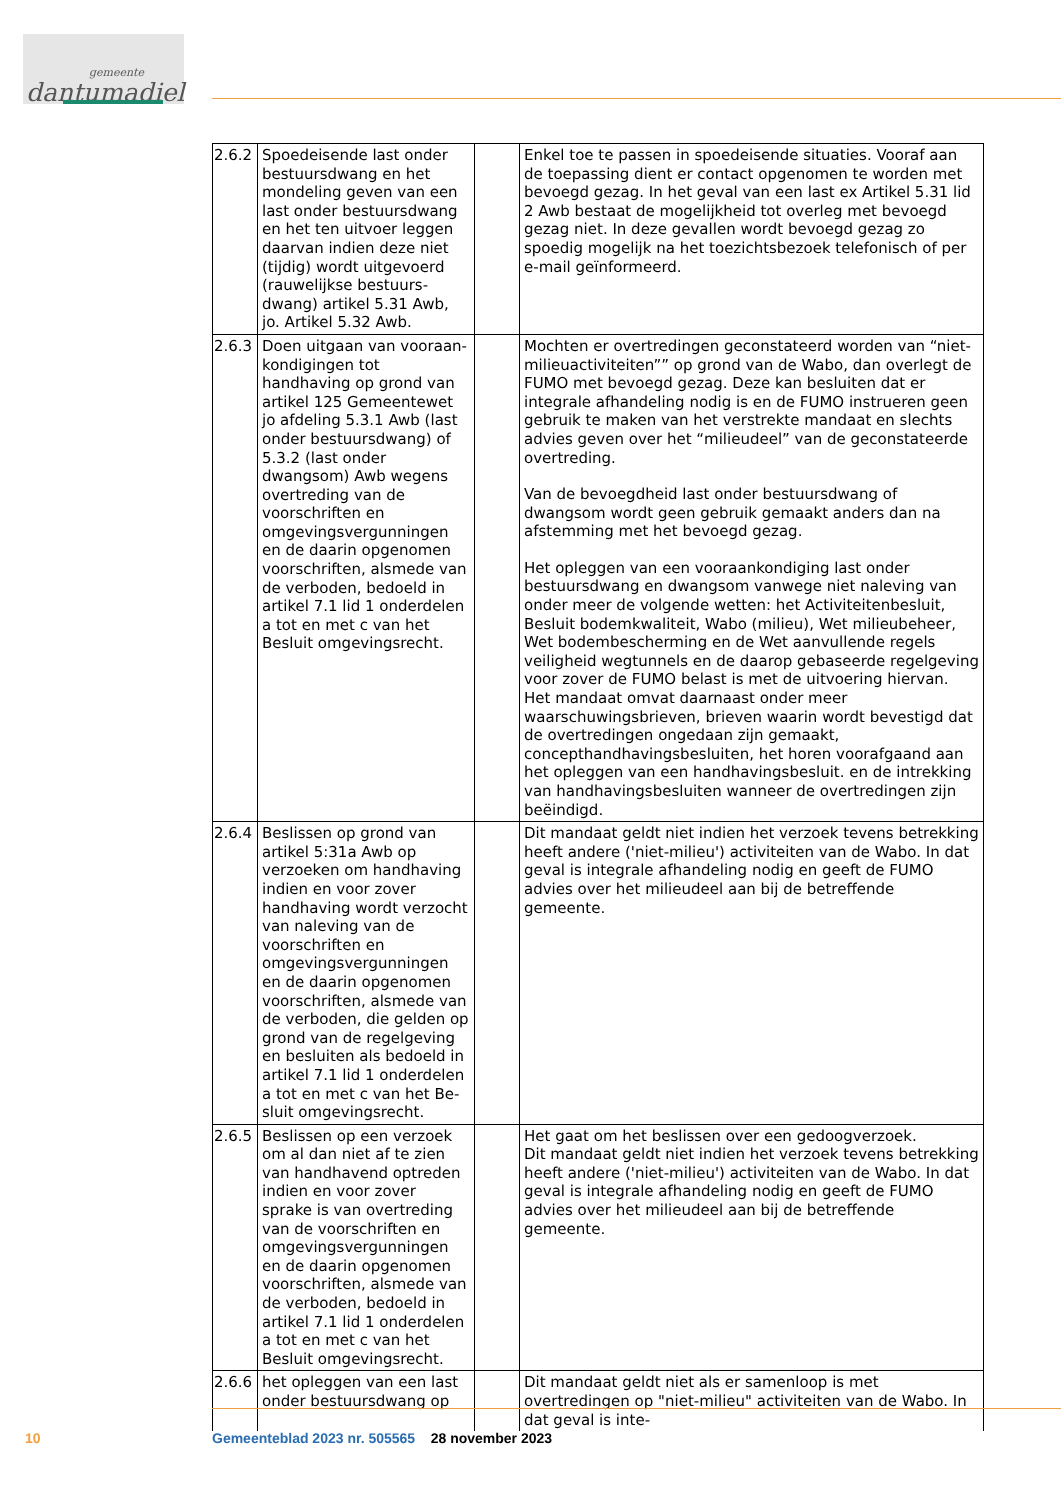gemeente
dantumadiel
| 2.6.2 | Spoedeisende last onder bestuursdwang en het mondeling geven van een last onder bestuursdwang en het ten uitvoer leggen daarvan indien deze niet (tijdig) wordt uitgevoerd (rauwelijkse bestuurs­dwang) artikel 5.31 Awb, jo. Artikel 5.32 Awb. | | Enkel toe te passen in spoedeisende situaties. Vooraf aan de toepassing dient er contact opgenomen te worden met be­voegd gezag. In het geval van een last ex Artikel 5.31 lid 2 Awb bestaat de mogelijkheid tot overleg met bevoegd gezag niet. In deze gevallen wordt bevoegd gezag zo spoedig moge­lijk na het toezichtsbezoek telefonisch of per e-mail geïnfor­meerd. |
| 2.6.3 | Doen uitgaan van vooraan­kondigingen tot handhaving op grond van artikel 125 Gemeentewet jo afdeling 5.3.1 Awb (last onder be­stuursdwang) of 5.3.2 (last onder dwangsom) Awb we­gens overtreding van de voorschriften en omgevings­vergunningen en de daarin opgenomen voorschriften, alsmede van de verboden, bedoeld in artikel 7.1 lid 1 onderdelen a tot en met c van het Besluit omgevings­recht. | | Mochten er overtredingen geconstateerd worden van “niet-milieuactiviteiten”” op grond van de Wabo, dan overlegt de FUMO met bevoegd gezag. Deze kan besluiten dat er integrale afhandeling nodig is en de FUMO instrueren geen gebruik te maken van het verstrekte mandaat en slechts advies geven over het “milieudeel” van de geconstateerde overtreding. Van de bevoegdheid last onder bestuursdwang of dwangsom wordt geen gebruik gemaakt anders dan na afstemming met het bevoegd gezag. Het opleggen van een vooraankondiging last onder bestuurs­dwang en dwangsom vanwege niet naleving van onder meer de volgende wetten: het Activiteitenbesluit, Besluit bodem­kwaliteit, Wabo (milieu), Wet milieubeheer, Wet bodembe­scherming en de Wet aanvullende regels veiligheid wegtun­nels en de daarop gebaseerde regelgeving voor zover de FU­MO belast is met de uitvoering hiervan. Het mandaat omvat daarnaast onder meer waarschuwingsbrieven, brieven waarin wordt bevestigd dat de overtredingen ongedaan zijn gemaakt, concepthandhavingsbesluiten, het horen voorafgaand aan het opleggen van een handhavingsbesluit. en de intrekking van handhavingsbesluiten wanneer de overtredingen zijn beëindigd. |
| 2.6.4 | Beslissen op grond van arti­kel 5:31a Awb op verzoeken om handhaving indien en voor zover handhaving wordt verzocht van naleving van de voorschriften en omgevingsvergunningen en de daarin opgenomen voorschriften, alsmede van de verboden, die gelden op grond van de regelgeving en besluiten als bedoeld in artikel 7.1 lid 1 onderdelen a tot en met c van het Be­sluit omgevingsrecht. | | Dit mandaat geldt niet indien het verzoek tevens betrekking heeft andere ('niet-milieu') activiteiten van de Wabo. In dat geval is integrale afhandeling nodig en geeft de FUMO advies over het milieudeel aan bij de betreffende gemeente. |
| 2.6.5 | Beslissen op een verzoek om al dan niet af te zien van handhavend optreden in­dien en voor zover sprake is van overtreding van de voorschriften en omgevings­vergunningen en de daarin opgenomen voorschriften, alsmede van de verboden, bedoeld in artikel 7.1 lid 1 onderdelen a tot en met c van het Besluit omgevings­recht. | | Het gaat om het beslissen over een gedoogverzoek. Dit mandaat geldt niet indien het verzoek tevens betrekking heeft andere ('niet-milieu') activiteiten van de Wabo. In dat geval is integrale afhandeling nodig en geeft de FUMO advies over het milieudeel aan bij de betreffende gemeente. |
| 2.6.6 | het opleggen van een last onder bestuursdwang op | | Dit mandaat geldt niet als er samenloop is met overtredingen op "niet-milieu" activiteiten van de Wabo. In dat geval is inte- |
10
Gemeenteblad 2023 nr. 505565 28 november 2023